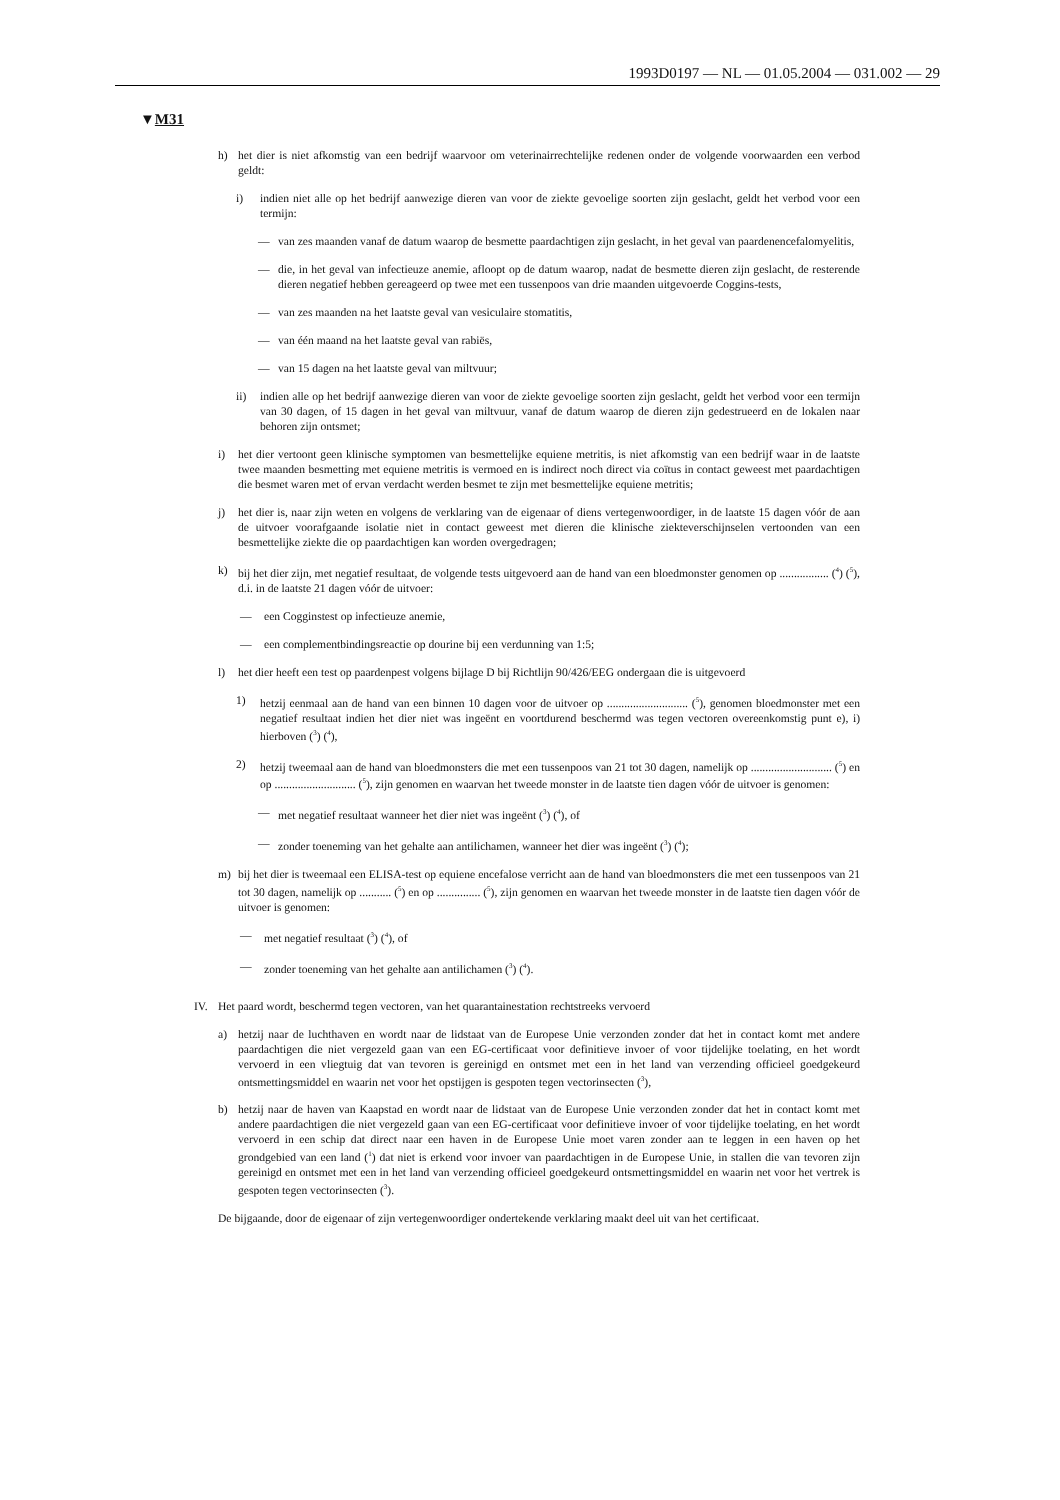1993D0197 — NL — 01.05.2004 — 031.002 — 29
▼M31
h) het dier is niet afkomstig van een bedrijf waarvoor om veterinairrechtelijke redenen onder de volgende voorwaarden een verbod geldt:
i) indien niet alle op het bedrijf aanwezige dieren van voor de ziekte gevoelige soorten zijn geslacht, geldt het verbod voor een termijn:
— van zes maanden vanaf de datum waarop de besmette paardachtigen zijn geslacht, in het geval van paardenencefalomyelitis,
— die, in het geval van infectieuze anemie, afloopt op de datum waarop, nadat de besmette dieren zijn geslacht, de resterende dieren negatief hebben gereageerd op twee met een tussenpoos van drie maanden uitgevoerde Coggins-tests,
— van zes maanden na het laatste geval van vesiculaire stomatitis,
— van één maand na het laatste geval van rabiës,
— van 15 dagen na het laatste geval van miltvuur;
ii) indien alle op het bedrijf aanwezige dieren van voor de ziekte gevoelige soorten zijn geslacht, geldt het verbod voor een termijn van 30 dagen, of 15 dagen in het geval van miltvuur, vanaf de datum waarop de dieren zijn gedestrueerd en de lokalen naar behoren zijn ontsmet;
i) het dier vertoont geen klinische symptomen van besmettelijke equiene metritis, is niet afkomstig van een bedrijf waar in de laatste twee maanden besmetting met equiene metritis is vermoed en is indirect noch direct via coïtus in contact geweest met paardachtigen die besmet waren met of ervan verdacht werden besmet te zijn met besmettelijke equiene metritis;
j) het dier is, naar zijn weten en volgens de verklaring van de eigenaar of diens vertegenwoordiger, in de laatste 15 dagen vóór de aan de uitvoer voorafgaande isolatie niet in contact geweest met dieren die klinische ziekteverschijnselen vertoonden van een besmettelijke ziekte die op paardachtigen kan worden overgedragen;
k) bij het dier zijn, met negatief resultaat, de volgende tests uitgevoerd aan de hand van een bloedmonster genomen op ................. (<sup>4</sup>) (<sup>5</sup>), d.i. in de laatste 21 dagen vóór de uitvoer:
— een Cogginstest op infectieuze anemie,
— een complementbindingsreactie op dourine bij een verdunning van 1:5;
l) het dier heeft een test op paardenpest volgens bijlage D bij Richtlijn 90/426/EEG ondergaan die is uitgevoerd
1) hetzij eenmaal aan de hand van een binnen 10 dagen voor de uitvoer op ............................ (<sup>5</sup>), genomen bloedmonster met een negatief resultaat indien het dier niet was ingeënt en voortdurend beschermd was tegen vectoren overeenkomstig punt e), i) hierboven (<sup>3</sup>) (<sup>4</sup>),
2) hetzij tweemaal aan de hand van bloedmonsters die met een tussenpoos van 21 tot 30 dagen, namelijk op ............................ (<sup>5</sup>) en op ............................ (<sup>5</sup>), zijn genomen en waarvan het tweede monster in de laatste tien dagen vóór de uitvoer is genomen:
— met negatief resultaat wanneer het dier niet was ingeënt (<sup>3</sup>) (<sup>4</sup>), of
— zonder toeneming van het gehalte aan antilichamen, wanneer het dier was ingeënt (<sup>3</sup>) (<sup>4</sup>);
m) bij het dier is tweemaal een ELISA-test op equiene encefalose verricht aan de hand van bloedmonsters die met een tussenpoos van 21 tot 30 dagen, namelijk op ........... (<sup>5</sup>) en op ............... (<sup>5</sup>), zijn genomen en waarvan het tweede monster in de laatste tien dagen vóór de uitvoer is genomen:
— met negatief resultaat (<sup>3</sup>) (<sup>4</sup>), of
— zonder toeneming van het gehalte aan antilichamen (<sup>3</sup>) (<sup>4</sup>).
IV. Het paard wordt, beschermd tegen vectoren, van het quarantainestation rechtstreeks vervoerd
a) hetzij naar de luchthaven en wordt naar de lidstaat van de Europese Unie verzonden zonder dat het in contact komt met andere paardachtigen die niet vergezeld gaan van een EG-certificaat voor definitieve invoer of voor tijdelijke toelating, en het wordt vervoerd in een vliegtuig dat van tevoren is gereinigd en ontsmet met een in het land van verzending officieel goedgekeurd ontsmettingsmiddel en waarin net voor het opstijgen is gespoten tegen vectorinsecten (<sup>3</sup>),
b) hetzij naar de haven van Kaapstad en wordt naar de lidstaat van de Europese Unie verzonden zonder dat het in contact komt met andere paardachtigen die niet vergezeld gaan van een EG-certificaat voor definitieve invoer of voor tijdelijke toelating, en het wordt vervoerd in een schip dat direct naar een haven in de Europese Unie moet varen zonder aan te leggen in een haven op het grondgebied van een land (<sup>1</sup>) dat niet is erkend voor invoer van paardachtigen in de Europese Unie, in stallen die van tevoren zijn gereinigd en ontsmet met een in het land van verzending officieel goedgekeurd ontsmettingsmiddel en waarin net voor het vertrek is gespoten tegen vectorinsecten (<sup>3</sup>).
De bijgaande, door de eigenaar of zijn vertegenwoordiger ondertekende verklaring maakt deel uit van het certificaat.